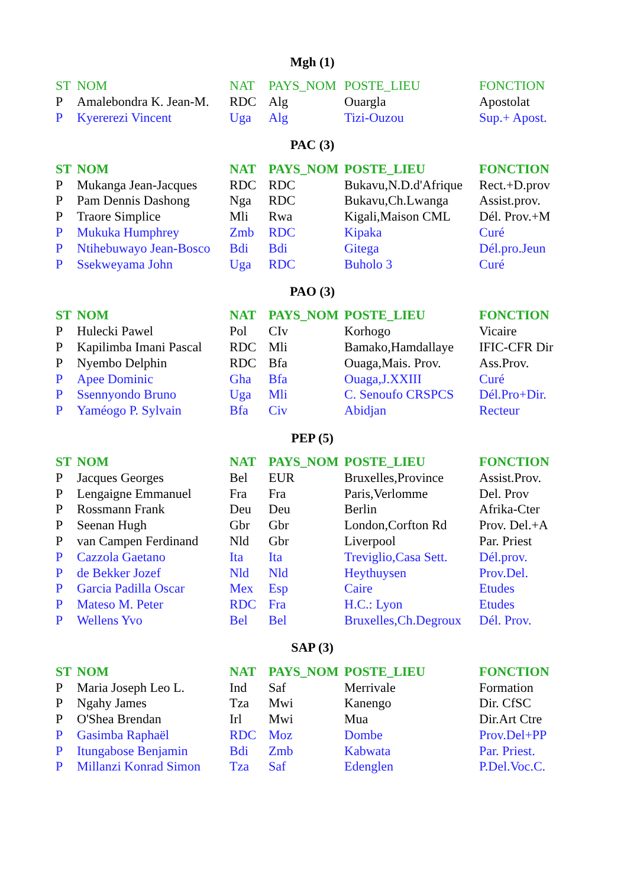Mgh (1)
| ST | NOM | NAT | PAYS_NOM | POSTE_LIEU | FONCTION |
| --- | --- | --- | --- | --- | --- |
| P | Amalebondra K. Jean-M. | RDC | Alg | Ouargla | Apostolat |
| P | Kyererezi Vincent | Uga | Alg | Tizi-Ouzou | Sup.+ Apost. |
PAC (3)
| ST | NOM | NAT | PAYS_NOM | POSTE_LIEU | FONCTION |
| --- | --- | --- | --- | --- | --- |
| P | Mukanga Jean-Jacques | RDC | RDC | Bukavu,N.D.d'Afrique | Rect.+D.prov |
| P | Pam Dennis Dashong | Nga | RDC | Bukavu,Ch.Lwanga | Assist.prov. |
| P | Traore Simplice | Mli | Rwa | Kigali,Maison CML | Dél. Prov.+M |
| P | Mukuka Humphrey | Zmb | RDC | Kipaka | Curé |
| P | Ntihebuwayo Jean-Bosco | Bdi | Bdi | Gitega | Dél.pro.Jeun |
| P | Ssekweyama John | Uga | RDC | Buholo 3 | Curé |
PAO (3)
| ST | NOM | NAT | PAYS_NOM | POSTE_LIEU | FONCTION |
| --- | --- | --- | --- | --- | --- |
| P | Hulecki Pawel | Pol | CIv | Korhogo | Vicaire |
| P | Kapilimba Imani Pascal | RDC | Mli | Bamako,Hamdallaye | IFIC-CFR Dir |
| P | Nyembo Delphin | RDC | Bfa | Ouaga,Mais. Prov. | Ass.Prov. |
| P | Apee Dominic | Gha | Bfa | Ouaga,J.XXIII | Curé |
| P | Ssennyondo Bruno | Uga | Mli | C. Senoufo CRSPCS | Dél.Pro+Dir. |
| P | Yaméogo P. Sylvain | Bfa | Civ | Abidjan | Recteur |
PEP (5)
| ST | NOM | NAT | PAYS_NOM | POSTE_LIEU | FONCTION |
| --- | --- | --- | --- | --- | --- |
| P | Jacques Georges | Bel | EUR | Bruxelles,Province | Assist.Prov. |
| P | Lengaigne Emmanuel | Fra | Fra | Paris,Verlomme | Del. Prov |
| P | Rossmann Frank | Deu | Deu | Berlin | Afrika-Cter |
| P | Seenan Hugh | Gbr | Gbr | London,Corfton Rd | Prov. Del.+A |
| P | van Campen Ferdinand | Nld | Gbr | Liverpool | Par. Priest |
| P | Cazzola Gaetano | Ita | Ita | Treviglio,Casa Sett. | Dél.prov. |
| P | de Bekker Jozef | Nld | Nld | Heythuysen | Prov.Del. |
| P | Garcia Padilla Oscar | Mex | Esp | Caire | Etudes |
| P | Mateso M. Peter | RDC | Fra | H.C.: Lyon | Etudes |
| P | Wellens Yvo | Bel | Bel | Bruxelles,Ch.Degroux | Dél. Prov. |
SAP (3)
| ST | NOM | NAT | PAYS_NOM | POSTE_LIEU | FONCTION |
| --- | --- | --- | --- | --- | --- |
| P | Maria Joseph Leo L. | Ind | Saf | Merrivale | Formation |
| P | Ngahy James | Tza | Mwi | Kanengo | Dir. CfSC |
| P | O'Shea Brendan | Irl | Mwi | Mua | Dir.Art Ctre |
| P | Gasimba Raphaël | RDC | Moz | Dombe | Prov.Del+PP |
| P | Itungabose Benjamin | Bdi | Zmb | Kabwata | Par. Priest. |
| P | Millanzi Konrad Simon | Tza | Saf | Edenglen | P.Del.Voc.C. |